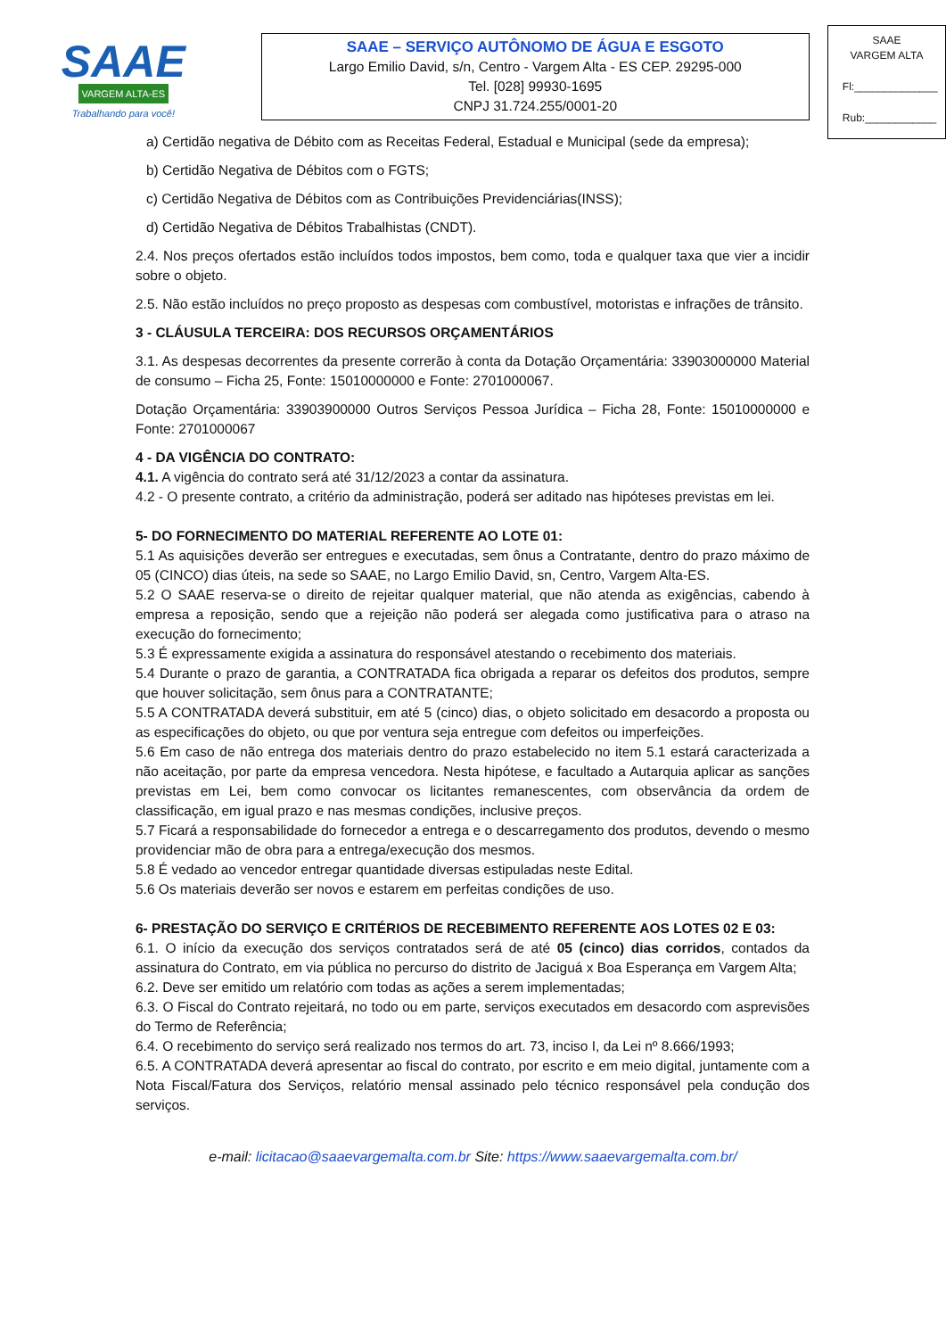SAAE
VARGEM ALTA-ES
Trabalhando para você!
SAAE – SERVIÇO AUTÔNOMO DE ÁGUA E ESGOTO
Largo Emilio David, s/n, Centro - Vargem Alta - ES CEP. 29295-000
Tel. [028] 99930-1695
CNPJ 31.724.255/0001-20
SAAE
VARGEM ALTA
Fl:______________
Rub:____________
a) Certidão negativa de Débito com as Receitas Federal, Estadual e Municipal (sede da empresa);
b) Certidão Negativa de Débitos com o FGTS;
c) Certidão Negativa de Débitos com as Contribuições Previdenciárias(INSS);
d) Certidão Negativa de Débitos Trabalhistas (CNDT).
2.4. Nos preços ofertados estão incluídos todos impostos, bem como, toda e qualquer taxa que vier a incidir sobre o objeto.
2.5. Não estão incluídos no preço proposto as despesas com combustível, motoristas e infrações de trânsito.
3 - CLÁUSULA TERCEIRA: DOS RECURSOS ORÇAMENTÁRIOS
3.1. As despesas decorrentes da presente correrão à conta da Dotação Orçamentária: 33903000000 Material de consumo – Ficha 25, Fonte: 15010000000 e Fonte: 2701000067.
Dotação Orçamentária: 33903900000 Outros Serviços Pessoa Jurídica – Ficha 28, Fonte: 15010000000 e Fonte: 2701000067
4 - DA VIGÊNCIA DO CONTRATO:
4.1. A vigência do contrato será até 31/12/2023 a contar da assinatura.
4.2 - O presente contrato, a critério da administração, poderá ser aditado nas hipóteses previstas em lei.
5- DO FORNECIMENTO DO MATERIAL REFERENTE AO LOTE 01:
5.1 As aquisições deverão ser entregues e executadas, sem ônus a Contratante, dentro do prazo máximo de 05 (CINCO) dias úteis, na sede so SAAE, no Largo Emilio David, sn, Centro, Vargem Alta-ES.
5.2 O SAAE reserva-se o direito de rejeitar qualquer material, que não atenda as exigências, cabendo à empresa a reposição, sendo que a rejeição não poderá ser alegada como justificativa para o atraso na execução do fornecimento;
5.3 É expressamente exigida a assinatura do responsável atestando o recebimento dos materiais.
5.4 Durante o prazo de garantia, a CONTRATADA fica obrigada a reparar os defeitos dos produtos, sempre que houver solicitação, sem ônus para a CONTRATANTE;
5.5 A CONTRATADA deverá substituir, em até 5 (cinco) dias, o objeto solicitado em desacordo a proposta ou as especificações do objeto, ou que por ventura seja entregue com defeitos ou imperfeições.
5.6 Em caso de não entrega dos materiais dentro do prazo estabelecido no item 5.1 estará caracterizada a não aceitação, por parte da empresa vencedora. Nesta hipótese, e facultado a Autarquia aplicar as sanções previstas em Lei, bem como convocar os licitantes remanescentes, com observância da ordem de classificação, em igual prazo e nas mesmas condições, inclusive preços.
5.7 Ficará a responsabilidade do fornecedor a entrega e o descarregamento dos produtos, devendo o mesmo providenciar mão de obra para a entrega/execução dos mesmos.
5.8 É vedado ao vencedor entregar quantidade diversas estipuladas neste Edital.
5.6 Os materiais deverão ser novos e estarem em perfeitas condições de uso.
6- PRESTAÇÃO DO SERVIÇO E CRITÉRIOS DE RECEBIMENTO REFERENTE AOS LOTES 02 E 03:
6.1. O início da execução dos serviços contratados será de até 05 (cinco) dias corridos, contados da assinatura do Contrato, em via pública no percurso do distrito de Jaciguá x Boa Esperança em Vargem Alta;
6.2. Deve ser emitido um relatório com todas as ações a serem implementadas;
6.3. O Fiscal do Contrato rejeitará, no todo ou em parte, serviços executados em desacordo com asprevisões do Termo de Referência;
6.4. O recebimento do serviço será realizado nos termos do art. 73, inciso I, da Lei nº 8.666/1993;
6.5. A CONTRATADA deverá apresentar ao fiscal do contrato, por escrito e em meio digital, juntamente com a Nota Fiscal/Fatura dos Serviços, relatório mensal assinado pelo técnico responsável pela condução dos serviços.
e-mail: licitacao@saaevargemalta.com.br Site: https://www.saaevargemalta.com.br/